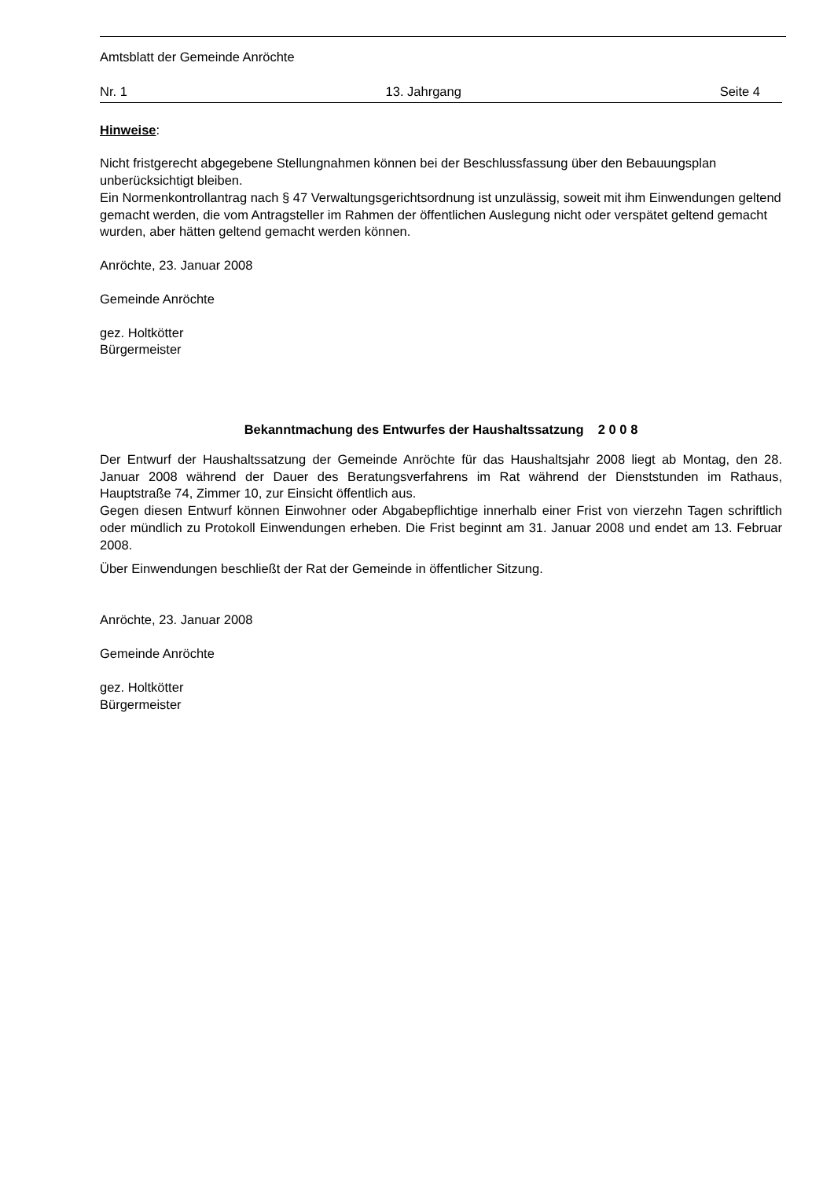Amtsblatt der Gemeinde Anröchte
Nr. 1 13. Jahrgang Seite 4
Hinweise:
Nicht fristgerecht abgegebene Stellungnahmen können bei der Beschlussfassung über den Bebauungsplan unberücksichtigt bleiben.
Ein Normenkontrollantrag nach § 47 Verwaltungsgerichtsordnung ist unzulässig, soweit mit ihm Einwendungen geltend gemacht werden, die vom Antragsteller im Rahmen der öffentlichen Auslegung nicht oder verspätet geltend gemacht wurden, aber hätten geltend gemacht werden können.
Anröchte, 23. Januar 2008
Gemeinde Anröchte
gez. Holtkötter
Bürgermeister
Bekanntmachung des Entwurfes der Haushaltssatzung 2 0 0 8
Der Entwurf der Haushaltssatzung der Gemeinde Anröchte für das Haushaltsjahr 2008 liegt ab Montag, den 28. Januar 2008 während der Dauer des Beratungsverfahrens im Rat während der Dienststunden im Rathaus, Hauptstraße 74, Zimmer 10, zur Einsicht öffentlich aus.
Gegen diesen Entwurf können Einwohner oder Abgabepflichtige innerhalb einer Frist von vierzehn Tagen schriftlich oder mündlich zu Protokoll Einwendungen erheben. Die Frist beginnt am 31. Januar 2008 und endet am 13. Februar 2008.
Über Einwendungen beschließt der Rat der Gemeinde in öffentlicher Sitzung.
Anröchte, 23. Januar 2008
Gemeinde Anröchte
gez. Holtkötter
Bürgermeister